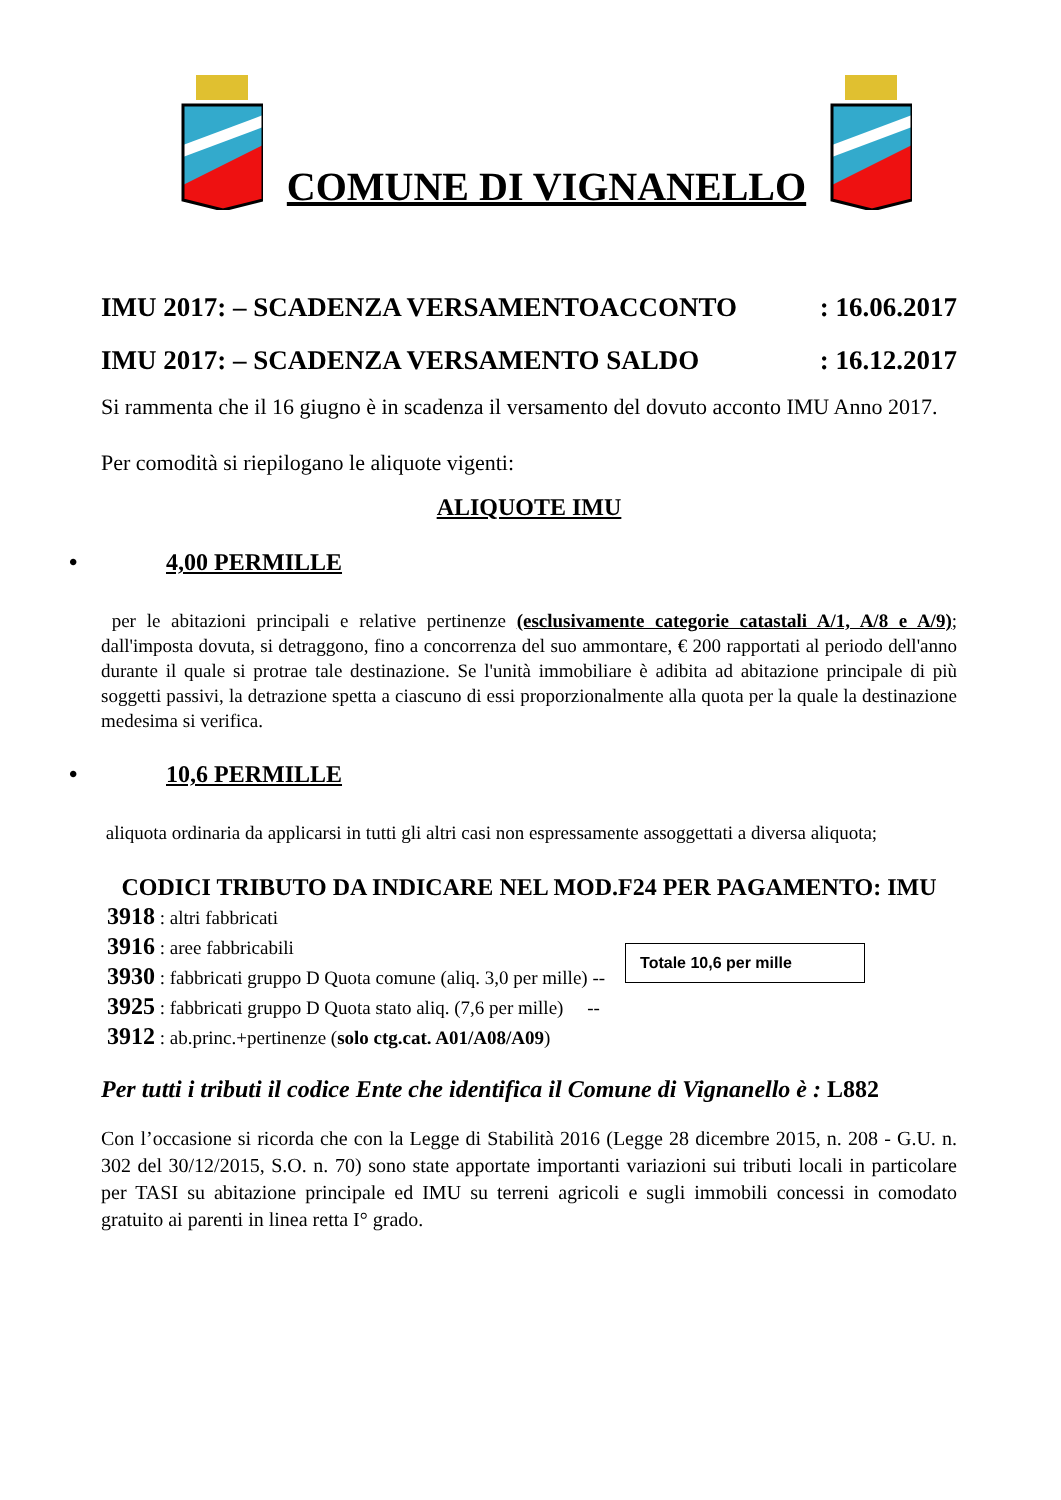COMUNE DI VIGNANELLO
IMU 2017: – SCADENZA VERSAMENTOACCONTO: 16.06.2017
IMU 2017: – SCADENZA VERSAMENTO SALDO: 16.12.2017
Si rammenta che il 16 giugno è in scadenza il versamento del dovuto acconto IMU Anno 2017.
Per comodità si riepilogano le aliquote vigenti:
ALIQUOTE IMU
• 4,00 PERMILLE
per le abitazioni principali e relative pertinenze (esclusivamente categorie catastali A/1, A/8 e A/9); dall'imposta dovuta, si detraggono, fino a concorrenza del suo ammontare, € 200 rapportati al periodo dell'anno durante il quale si protrae tale destinazione. Se l'unità immobiliare è adibita ad abitazione principale di più soggetti passivi, la detrazione spetta a ciascuno di essi proporzionalmente alla quota per la quale la destinazione medesima si verifica.
• 10,6 PERMILLE
aliquota ordinaria da applicarsi in tutti gli altri casi non espressamente assoggettati a diversa aliquota;
CODICI TRIBUTO DA INDICARE NEL MOD.F24 PER PAGAMENTO: IMU
3918 : altri fabbricati
3916 : aree fabbricabili
3930 : fabbricati gruppo D Quota comune (aliq. 3,0 per mille) --
3925 : fabbricati gruppo D Quota stato aliq. (7,6 per mille) --
3912 : ab.princ.+pertinenze (solo ctg.cat. A01/A08/A09)
Totale 10,6 per mille
Per tutti i tributi il codice Ente che identifica il Comune di Vignanello è : L882
Con l’occasione si ricorda che con la Legge di Stabilità 2016 (Legge 28 dicembre 2015, n. 208 - G.U. n. 302 del 30/12/2015, S.O. n. 70) sono state apportate importanti variazioni sui tributi locali in particolare per TASI su abitazione principale ed IMU su terreni agricoli e sugli immobili concessi in comodato gratuito ai parenti in linea retta I° grado.